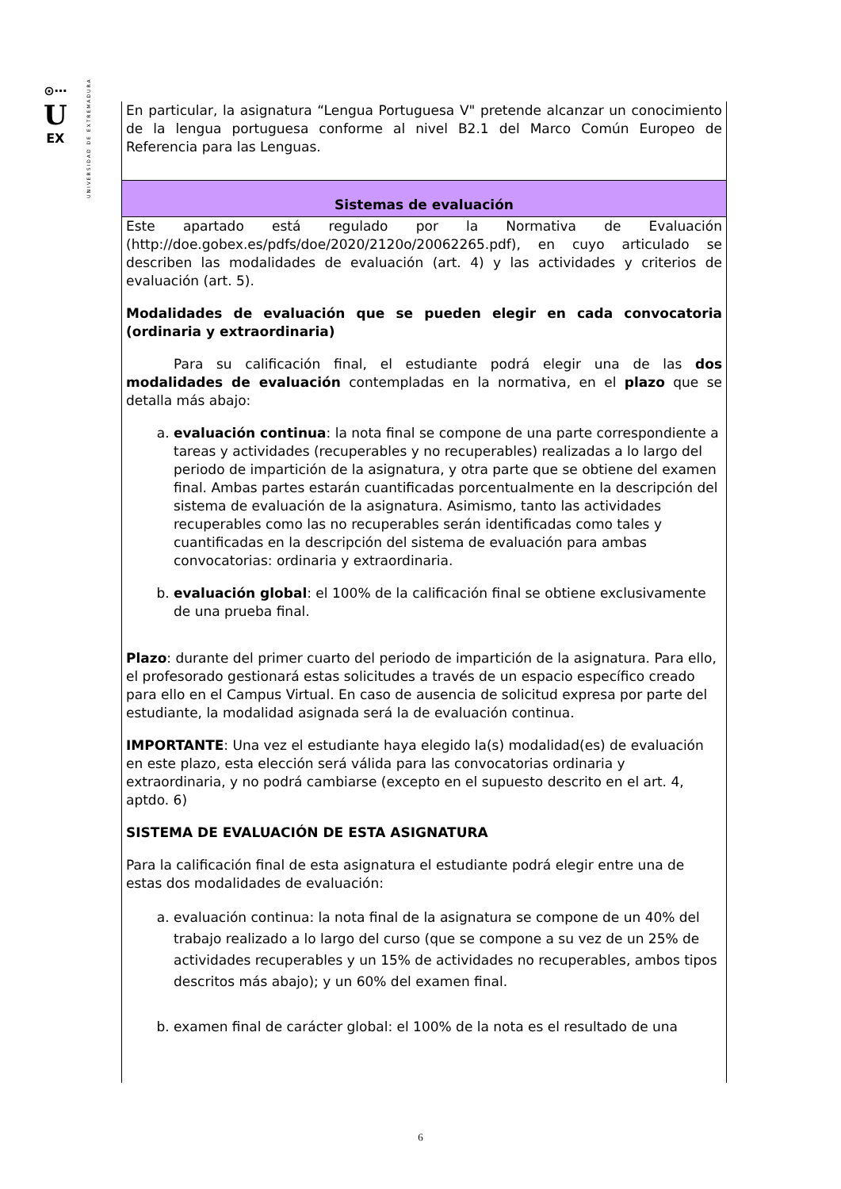UNIVERSIDAD DE EXTREMADURA
⊙⋯
U
EX
En particular, la asignatura “Lengua Portuguesa V" pretende alcanzar un conocimiento de la lengua portuguesa conforme al nivel B2.1 del Marco Común Europeo de Referencia para las Lenguas.
Sistemas de evaluación
Este apartado está regulado por la Normativa de Evaluación (http://doe.gobex.es/pdfs/doe/2020/2120o/20062265.pdf), en cuyo articulado se describen las modalidades de evaluación (art. 4) y las actividades y criterios de evaluación (art. 5).
Modalidades de evaluación que se pueden elegir en cada convocatoria (ordinaria y extraordinaria)
Para su calificación final, el estudiante podrá elegir una de las dos modalidades de evaluación contempladas en la normativa, en el plazo que se detalla más abajo:
a. evaluación continua: la nota final se compone de una parte correspondiente a tareas y actividades (recuperables y no recuperables) realizadas a lo largo del periodo de impartición de la asignatura, y otra parte que se obtiene del examen final. Ambas partes estarán cuantificadas porcentualmente en la descripción del sistema de evaluación de la asignatura. Asimismo, tanto las actividades recuperables como las no recuperables serán identificadas como tales y cuantificadas en la descripción del sistema de evaluación para ambas convocatorias: ordinaria y extraordinaria.
b. evaluación global: el 100% de la calificación final se obtiene exclusivamente de una prueba final.
Plazo: durante del primer cuarto del periodo de impartición de la asignatura. Para ello, el profesorado gestionará estas solicitudes a través de un espacio específico creado para ello en el Campus Virtual. En caso de ausencia de solicitud expresa por parte del estudiante, la modalidad asignada será la de evaluación continua.
IMPORTANTE: Una vez el estudiante haya elegido la(s) modalidad(es) de evaluación en este plazo, esta elección será válida para las convocatorias ordinaria y extraordinaria, y no podrá cambiarse (excepto en el supuesto descrito en el art. 4, aptdo. 6)
SISTEMA DE EVALUACIÓN DE ESTA ASIGNATURA
Para la calificación final de esta asignatura el estudiante podrá elegir entre una de estas dos modalidades de evaluación:
a. evaluación continua: la nota final de la asignatura se compone de un 40% del trabajo realizado a lo largo del curso (que se compone a su vez de un 25% de actividades recuperables y un 15% de actividades no recuperables, ambos tipos descritos más abajo); y un 60% del examen final.
b. examen final de carácter global: el 100% de la nota es el resultado de una
6